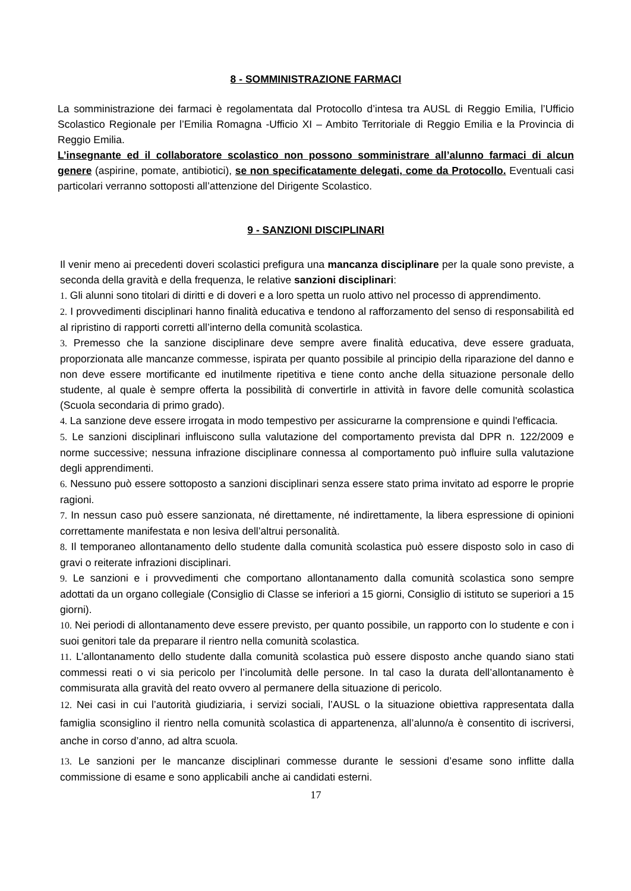8 - SOMMINISTRAZIONE FARMACI
La somministrazione dei farmaci è regolamentata dal Protocollo d’intesa tra AUSL di Reggio Emilia, l’Ufficio Scolastico Regionale per l’Emilia Romagna -Ufficio XI – Ambito Territoriale di Reggio Emilia e la Provincia di Reggio Emilia.
L’insegnante ed il collaboratore scolastico non possono somministrare all’alunno farmaci di alcun genere (aspirine, pomate, antibiotici), se non specificatamente delegati, come da Protocollo. Eventuali casi particolari verranno sottoposti all’attenzione del Dirigente Scolastico.
9 - SANZIONI DISCIPLINARI
Il venir meno ai precedenti doveri scolastici prefigura una mancanza disciplinare per la quale sono previste, a seconda della gravità e della frequenza, le relative sanzioni disciplinari:
1. Gli alunni sono titolari di diritti e di doveri e a loro spetta un ruolo attivo nel processo di apprendimento.
2. I provvedimenti disciplinari hanno finalità educativa e tendono al rafforzamento del senso di responsabilità ed al ripristino di rapporti corretti all’interno della comunità scolastica.
3. Premesso che la sanzione disciplinare deve sempre avere finalità educativa, deve essere graduata, proporzionata alle mancanze commesse, ispirata per quanto possibile al principio della riparazione del danno e non deve essere mortificante ed inutilmente ripetitiva e tiene conto anche della situazione personale dello studente, al quale è sempre offerta la possibilità di convertirle in attività in favore delle comunità scolastica (Scuola secondaria di primo grado).
4. La sanzione deve essere irrogata in modo tempestivo per assicurarne la comprensione e quindi l'efficacia.
5. Le sanzioni disciplinari influiscono sulla valutazione del comportamento prevista dal DPR n. 122/2009 e norme successive; nessuna infrazione disciplinare connessa al comportamento può influire sulla valutazione degli apprendimenti.
6. Nessuno può essere sottoposto a sanzioni disciplinari senza essere stato prima invitato ad esporre le proprie ragioni.
7. In nessun caso può essere sanzionata, né direttamente, né indirettamente, la libera espressione di opinioni correttamente manifestata e non lesiva dell’altrui personalità.
8. Il temporaneo allontanamento dello studente dalla comunità scolastica può essere disposto solo in caso di gravi o reiterate infrazioni disciplinari.
9. Le sanzioni e i provvedimenti che comportano allontanamento dalla comunità scolastica sono sempre adottati da un organo collegiale (Consiglio di Classe se inferiori a 15 giorni, Consiglio di istituto se superiori a 15 giorni).
10. Nei periodi di allontanamento deve essere previsto, per quanto possibile, un rapporto con lo studente e con i suoi genitori tale da preparare il rientro nella comunità scolastica.
11. L’allontanamento dello studente dalla comunità scolastica può essere disposto anche quando siano stati commessi reati o vi sia pericolo per l’incolumità delle persone. In tal caso la durata dell’allontanamento è commisurata alla gravità del reato ovvero al permanere della situazione di pericolo.
12. Nei casi in cui l’autorità giudiziaria, i servizi sociali, l’AUSL o la situazione obiettiva rappresentata dalla famiglia sconsiglino il rientro nella comunità scolastica di appartenenza, all’alunno/a è consentito di iscriversi, anche in corso d’anno, ad altra scuola.
13. Le sanzioni per le mancanze disciplinari commesse durante le sessioni d’esame sono inflitte dalla commissione di esame e sono applicabili anche ai candidati esterni.
17